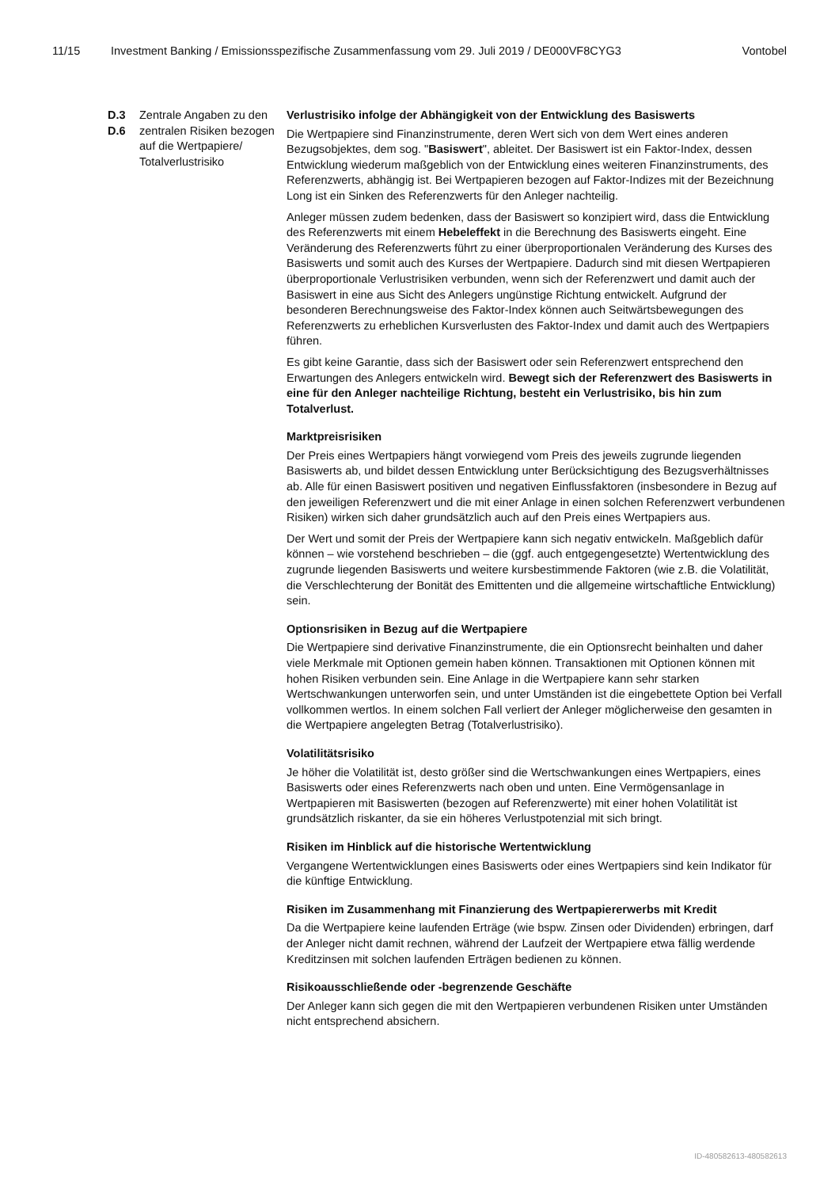11/15 Investment Banking / Emissionsspezifische Zusammenfassung vom 29. Juli 2019 / DE000VF8CYG3 Vontobel
| D.3 D.6 | Zentrale Angaben zu den zentralen Risiken bezogen auf die Wertpapiere/ Totalverlustrisiko | Verlustrisiko infolge der Abhängigkeit von der Entwicklung des Basiswerts Die Wertpapiere sind Finanzinstrumente, deren Wert sich von dem Wert eines anderen Bezugsobjektes, dem sog. " Basiswert ", ableitet. Der Basiswert ist ein Faktor-Index, dessen Entwicklung wiederum maßgeblich von der Entwicklung eines weiteren Finanzinstruments, des Referenzwerts, abhängig ist. Bei Wertpapieren bezogen auf Faktor-Indizes mit der Bezeichnung Long ist ein Sinken des Referenzwerts für den Anleger nachteilig. Anleger müssen zudem bedenken, dass der Basiswert so konzipiert wird, dass die Entwicklung des Referenzwerts mit einem Hebeleffekt in die Berechnung des Basiswerts eingeht. Eine Veränderung des Referenzwerts führt zu einer überproportionalen Veränderung des Kurses des Basiswerts und somit auch des Kurses der Wertpapiere. Dadurch sind mit diesen Wertpapieren überproportionale Verlustrisiken verbunden, wenn sich der Referenzwert und damit auch der Basiswert in eine aus Sicht des Anlegers ungünstige Richtung entwickelt. Aufgrund der besonderen Berechnungsweise des Faktor-Index können auch Seitwärtsbewegungen des Referenzwerts zu erheblichen Kursverlusten des Faktor-Index und damit auch des Wertpapiers führen. Es gibt keine Garantie, dass sich der Basiswert oder sein Referenzwert entsprechend den Erwartungen des Anlegers entwickeln wird. Bewegt sich der Referenzwert des Basiswerts in eine für den Anleger nachteilige Richtung, besteht ein Verlustrisiko, bis hin zum Totalverlust. Marktpreisrisiken Der Preis eines Wertpapiers hängt vorwiegend vom Preis des jeweils zugrunde liegenden Basiswerts ab, und bildet dessen Entwicklung unter Berücksichtigung des Bezugsverhältnisses ab. Alle für einen Basiswert positiven und negativen Einflussfaktoren (insbesondere in Bezug auf den jeweiligen Referenzwert und die mit einer Anlage in einen solchen Referenzwert verbundenen Risiken) wirken sich daher grundsätzlich auch auf den Preis eines Wertpapiers aus. Der Wert und somit der Preis der Wertpapiere kann sich negativ entwickeln. Maßgeblich dafür können – wie vorstehend beschrieben – die (ggf. auch entgegengesetzte) Wertentwicklung des zugrunde liegenden Basiswerts und weitere kursbestimmende Faktoren (wie z.B. die Volatilität, die Verschlechterung der Bonität des Emittenten und die allgemeine wirtschaftliche Entwicklung) sein. Optionsrisiken in Bezug auf die Wertpapiere Die Wertpapiere sind derivative Finanzinstrumente, die ein Optionsrecht beinhalten und daher viele Merkmale mit Optionen gemein haben können. Transaktionen mit Optionen können mit hohen Risiken verbunden sein. Eine Anlage in die Wertpapiere kann sehr starken Wertschwankungen unterworfen sein, und unter Umständen ist die eingebettete Option bei Verfall vollkommen wertlos. In einem solchen Fall verliert der Anleger möglicherweise den gesamten in die Wertpapiere angelegten Betrag (Totalverlustrisiko). Volatilitätsrisiko Je höher die Volatilität ist, desto größer sind die Wertschwankungen eines Wertpapiers, eines Basiswerts oder eines Referenzwerts nach oben und unten. Eine Vermögensanlage in Wertpapieren mit Basiswerten (bezogen auf Referenzwerte) mit einer hohen Volatilität ist grundsätzlich riskanter, da sie ein höheres Verlustpotenzial mit sich bringt. Risiken im Hinblick auf die historische Wertentwicklung Vergangene Wertentwicklungen eines Basiswerts oder eines Wertpapiers sind kein Indikator für die künftige Entwicklung. Risiken im Zusammenhang mit Finanzierung des Wertpapiererwerbs mit Kredit Da die Wertpapiere keine laufenden Erträge (wie bspw. Zinsen oder Dividenden) erbringen, darf der Anleger nicht damit rechnen, während der Laufzeit der Wertpapiere etwa fällig werdende Kreditzinsen mit solchen laufenden Erträgen bedienen zu können. Risikoausschließende oder -begrenzende Geschäfte Der Anleger kann sich gegen die mit den Wertpapieren verbundenen Risiken unter Umständen nicht entsprechend absichern. |
ID-480582613-480582613